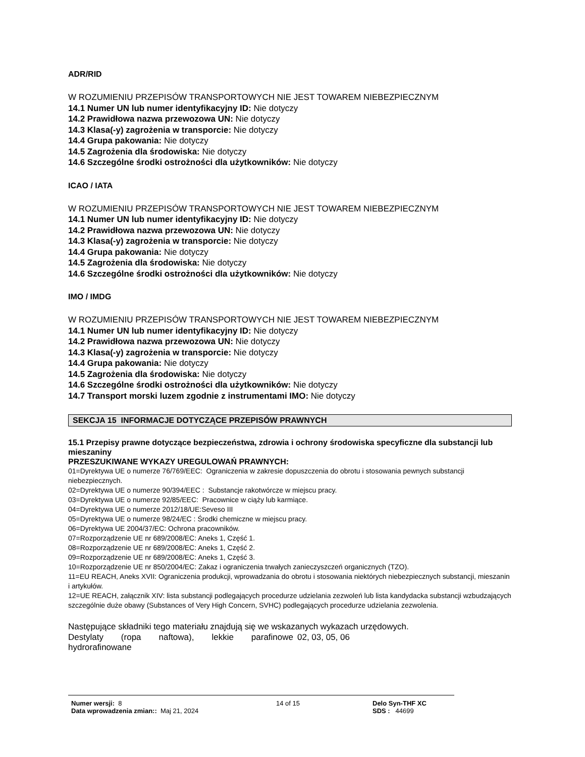ADR/RID
W ROZUMIENIU PRZEPISÓW TRANSPORTOWYCH NIE JEST TOWAREM NIEBEZPIECZNYM
14.1 Numer UN lub numer identyfikacyjny ID: Nie dotyczy
14.2 Prawidłowa nazwa przewozowa UN: Nie dotyczy
14.3 Klasa(-y) zagrożenia w transporcie: Nie dotyczy
14.4 Grupa pakowania: Nie dotyczy
14.5 Zagrożenia dla środowiska: Nie dotyczy
14.6 Szczególne środki ostrożności dla użytkowników: Nie dotyczy
ICAO / IATA
W ROZUMIENIU PRZEPISÓW TRANSPORTOWYCH NIE JEST TOWAREM NIEBEZPIECZNYM
14.1 Numer UN lub numer identyfikacyjny ID: Nie dotyczy
14.2 Prawidłowa nazwa przewozowa UN: Nie dotyczy
14.3 Klasa(-y) zagrożenia w transporcie: Nie dotyczy
14.4 Grupa pakowania: Nie dotyczy
14.5 Zagrożenia dla środowiska: Nie dotyczy
14.6 Szczególne środki ostrożności dla użytkowników: Nie dotyczy
IMO / IMDG
W ROZUMIENIU PRZEPISÓW TRANSPORTOWYCH NIE JEST TOWAREM NIEBEZPIECZNYM
14.1 Numer UN lub numer identyfikacyjny ID: Nie dotyczy
14.2 Prawidłowa nazwa przewozowa UN: Nie dotyczy
14.3 Klasa(-y) zagrożenia w transporcie: Nie dotyczy
14.4 Grupa pakowania: Nie dotyczy
14.5 Zagrożenia dla środowiska: Nie dotyczy
14.6 Szczególne środki ostrożności dla użytkowników: Nie dotyczy
14.7 Transport morski luzem zgodnie z instrumentami IMO: Nie dotyczy
SEKCJA 15 INFORMACJE DOTYCZĄCE PRZEPISÓW PRAWNYCH
15.1 Przepisy prawne dotyczące bezpieczeństwa, zdrowia i ochrony środowiska specyficzne dla substancji lub mieszaniny
PRZESZUKIWANE WYKAZY UREGULOWAŃ PRAWNYCH:
01=Dyrektywa UE o numerze 76/769/EEC: Ograniczenia w zakresie dopuszczenia do obrotu i stosowania pewnych substancji niebezpiecznych.
02=Dyrektywa UE o numerze 90/394/EEC : Substancje rakotwórcze w miejscu pracy.
03=Dyrektywa UE o numerze 92/85/EEC: Pracownice w ciąży lub karmiące.
04=Dyrektywa UE o numerze 2012/18/UE:Seveso III
05=Dyrektywa UE o numerze 98/24/EC : Środki chemiczne w miejscu pracy.
06=Dyrektywa UE 2004/37/EC: Ochrona pracowników.
07=Rozporządzenie UE nr 689/2008/EC: Aneks 1, Część 1.
08=Rozporządzenie UE nr 689/2008/EC: Aneks 1, Część 2.
09=Rozporządzenie UE nr 689/2008/EC: Aneks 1, Część 3.
10=Rozporządzenie UE nr 850/2004/EC: Zakaz i ograniczenia trwałych zanieczyszczeń organicznych (TZO).
11=EU REACH, Aneks XVII: Ograniczenia produkcji, wprowadzania do obrotu i stosowania niektórych niebezpiecznych substancji, mieszanin i artykułów.
12=UE REACH, załącznik XIV: lista substancji podlegających procedurze udzielania zezwoleń lub lista kandydacka substancji wzbudzających szczególnie duże obawy (Substances of Very High Concern, SVHC) podlegających procedurze udzielania zezwolenia.
Następujące składniki tego materiału znajdują się we wskazanych wykazach urzędowych.
| Destylaty (ropa naftowa), lekkie parafinowe | 02, 03, 05, 06 |
| hydrorafinowane | |
| Numer wersji: 8 Data wprowadzenia zmian:: Maj 21, 2024 | 14 of 15 | Delo Syn-THF XC SDS : 44699 |